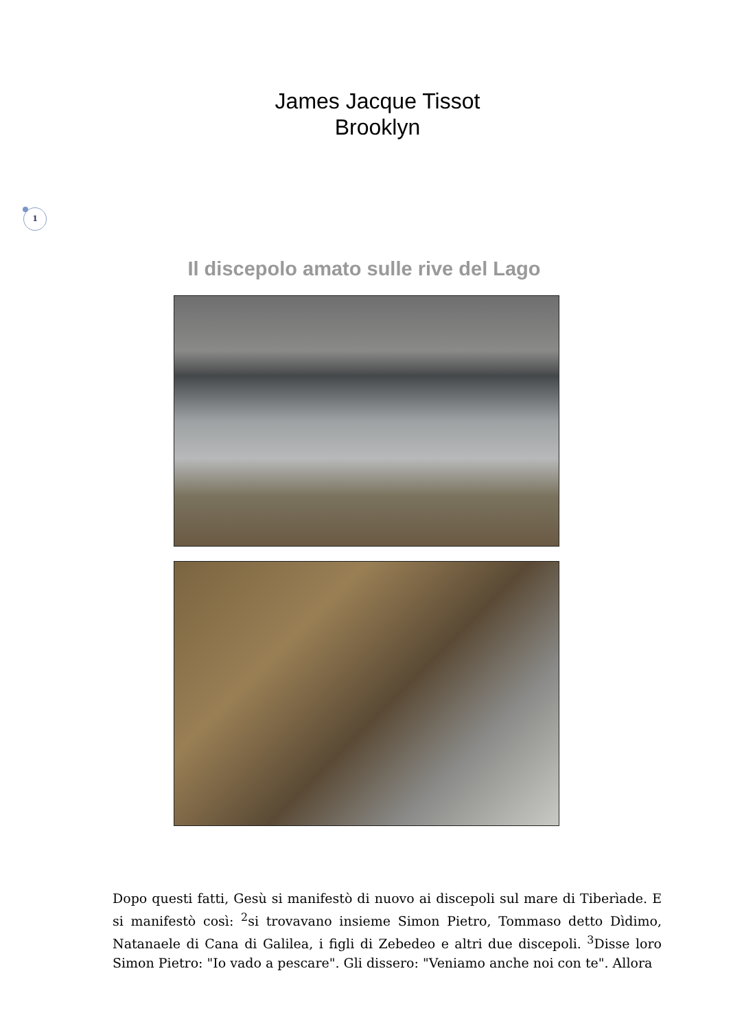James Jacque Tissot
Brooklyn
1
Il discepolo amato sulle rive del Lago
Dopo questi fatti, Gesù si manifestò di nuovo ai discepoli sul mare di Tiberìade. E si manifestò così: <sup>2</sup>si trovavano insieme Simon Pietro, Tommaso detto Dìdimo, Natanaele di Cana di Galilea, i figli di Zebedeo e altri due discepoli. <sup>3</sup>Disse loro Simon Pietro: "Io vado a pescare". Gli dissero: "Veniamo anche noi con te". Allora